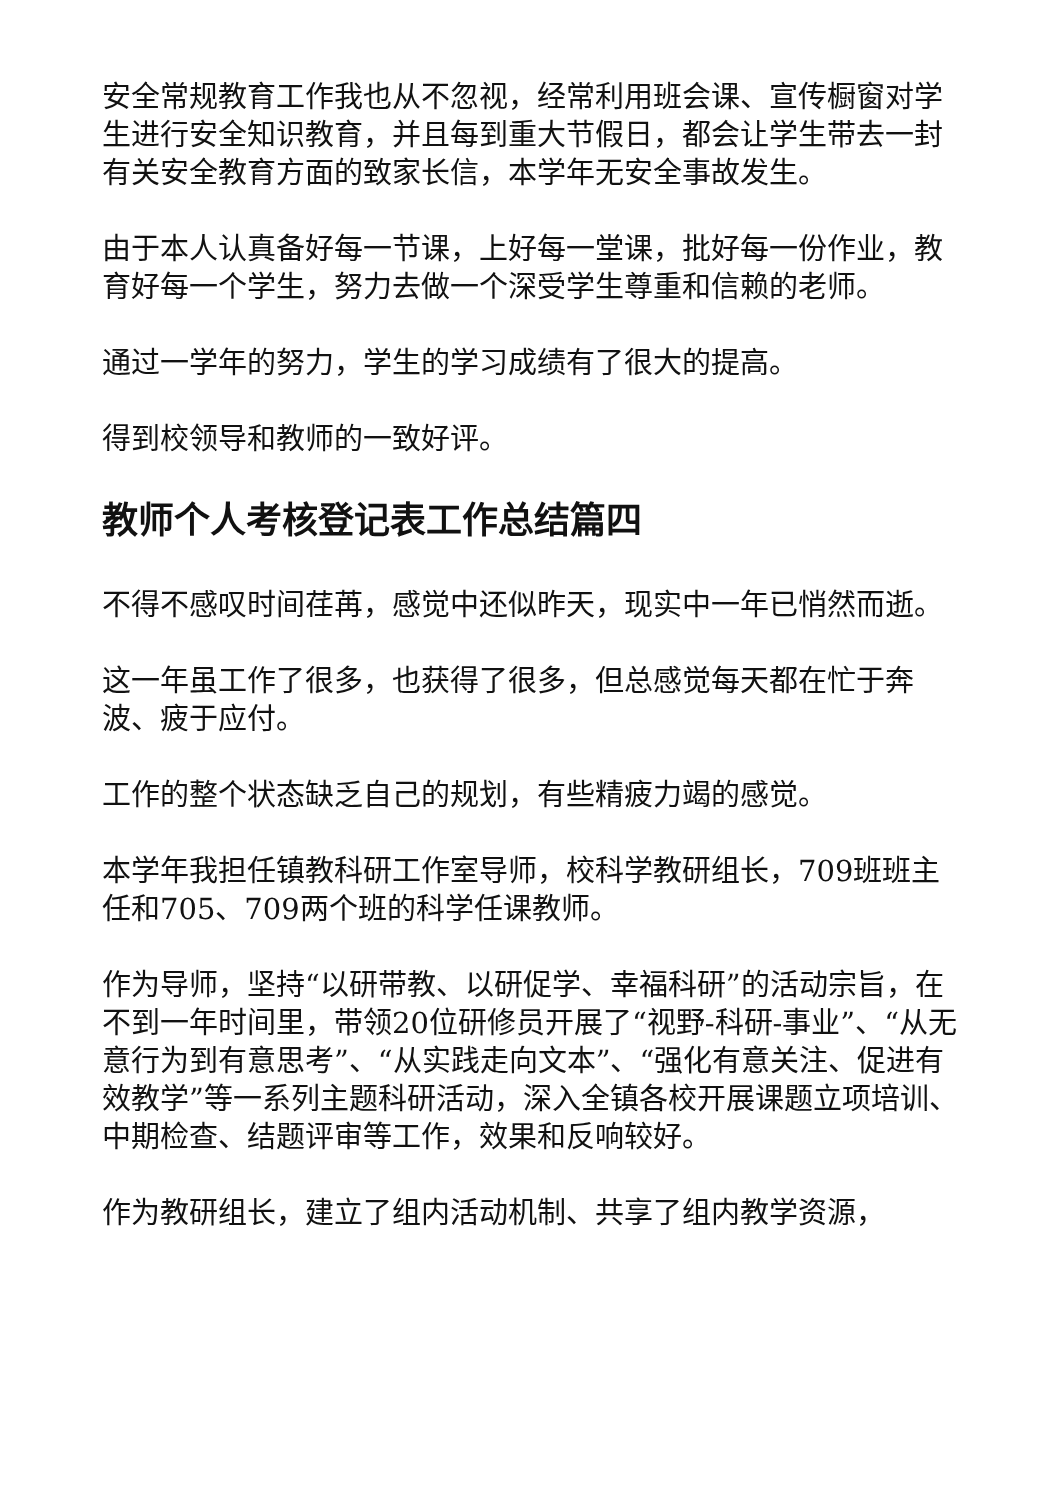安全常规教育工作我也从不忽视，经常利用班会课、宣传橱窗对学生进行安全知识教育，并且每到重大节假日，都会让学生带去一封有关安全教育方面的致家长信，本学年无安全事故发生。
由于本人认真备好每一节课，上好每一堂课，批好每一份作业，教育好每一个学生，努力去做一个深受学生尊重和信赖的老师。
通过一学年的努力，学生的学习成绩有了很大的提高。
得到校领导和教师的一致好评。
教师个人考核登记表工作总结篇四
不得不感叹时间荏苒，感觉中还似昨天，现实中一年已悄然而逝。
这一年虽工作了很多，也获得了很多，但总感觉每天都在忙于奔波、疲于应付。
工作的整个状态缺乏自己的规划，有些精疲力竭的感觉。
本学年我担任镇教科研工作室导师，校科学教研组长，709班班主任和705、709两个班的科学任课教师。
作为导师，坚持“以研带教、以研促学、幸福科研”的活动宗旨，在不到一年时间里，带领20位研修员开展了“视野-科研-事业”、“从无意行为到有意思考”、“从实践走向文本”、“强化有意关注、促进有效教学”等一系列主题科研活动，深入全镇各校开展课题立项培训、中期检查、结题评审等工作，效果和反响较好。
作为教研组长，建立了组内活动机制、共享了组内教学资源，